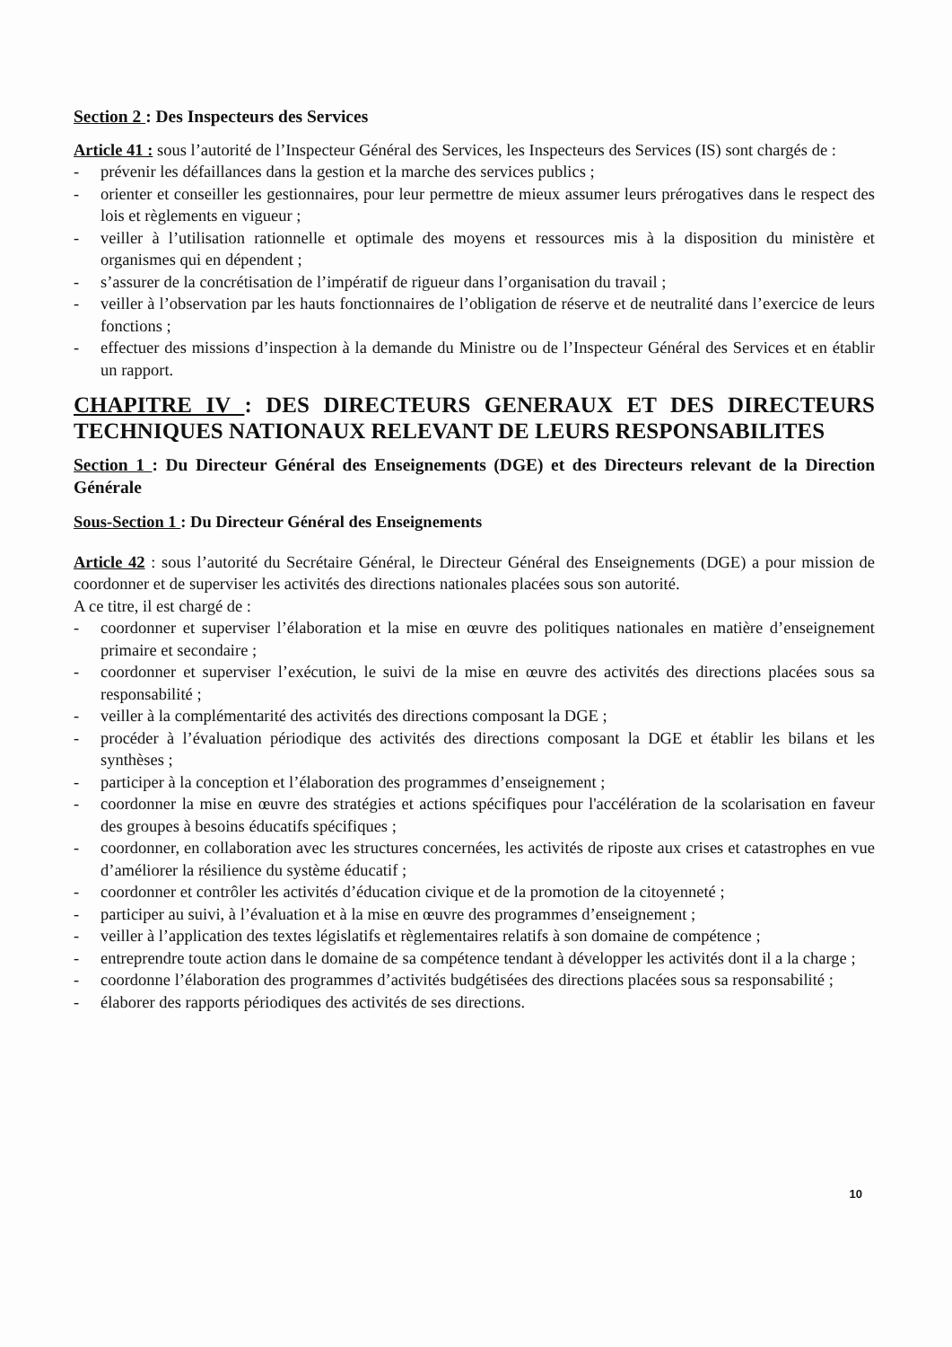Section 2 : Des Inspecteurs des Services
Article 41 : sous l’autorité de l’Inspecteur Général des Services, les Inspecteurs des Services (IS) sont chargés de :
- prévenir les défaillances dans la gestion et la marche des services publics ;
- orienter et conseiller les gestionnaires, pour leur permettre de mieux assumer leurs prérogatives dans le respect des lois et règlements en vigueur ;
- veiller à l’utilisation rationnelle et optimale des moyens et ressources mis à la disposition du ministère et organismes qui en dépendent ;
- s’assurer de la concrétisation de l’impératif de rigueur dans l’organisation du travail ;
- veiller à l’observation par les hauts fonctionnaires de l’obligation de réserve et de neutralité dans l’exercice de leurs fonctions ;
- effectuer des missions d’inspection à la demande du Ministre ou de l’Inspecteur Général des Services et en établir un rapport.
CHAPITRE IV : DES DIRECTEURS GENERAUX ET DES DIRECTEURS TECHNIQUES NATIONAUX RELEVANT DE LEURS RESPONSABILITES
Section 1 : Du Directeur Général des Enseignements (DGE) et des Directeurs relevant de la Direction Générale
Sous-Section 1 : Du Directeur Général des Enseignements
Article 42 : sous l’autorité du Secrétaire Général, le Directeur Général des Enseignements (DGE) a pour mission de coordonner et de superviser les activités des directions nationales placées sous son autorité.
A ce titre, il est chargé de :
- coordonner et superviser l’élaboration et la mise en œuvre des politiques nationales en matière d’enseignement primaire et secondaire ;
- coordonner et superviser l’exécution, le suivi de la mise en œuvre des activités des directions placées sous sa responsabilité ;
- veiller à la complémentarité des activités des directions composant la DGE ;
- procéder à l’évaluation périodique des activités des directions composant la DGE et établir les bilans et les synthèses ;
- participer à la conception et l’élaboration des programmes d’enseignement ;
- coordonner la mise en œuvre des stratégies et actions spécifiques pour l'accélération de la scolarisation en faveur des groupes à besoins éducatifs spécifiques ;
- coordonner, en collaboration avec les structures concernées, les activités de riposte aux crises et catastrophes en vue d’améliorer la résilience du système éducatif ;
- coordonner et contrôler les activités d’éducation civique et de la promotion de la citoyenneté ;
- participer au suivi, à l’évaluation et à la mise en œuvre des programmes d’enseignement ;
- veiller à l’application des textes législatifs et règlementaires relatifs à son domaine de compétence ;
- entreprendre toute action dans le domaine de sa compétence tendant à développer les activités dont il a la charge ;
- coordonne l’élaboration des programmes d’activités budgétisées des directions placées sous sa responsabilité ;
- élaborer des rapports périodiques des activités de ses directions.
10